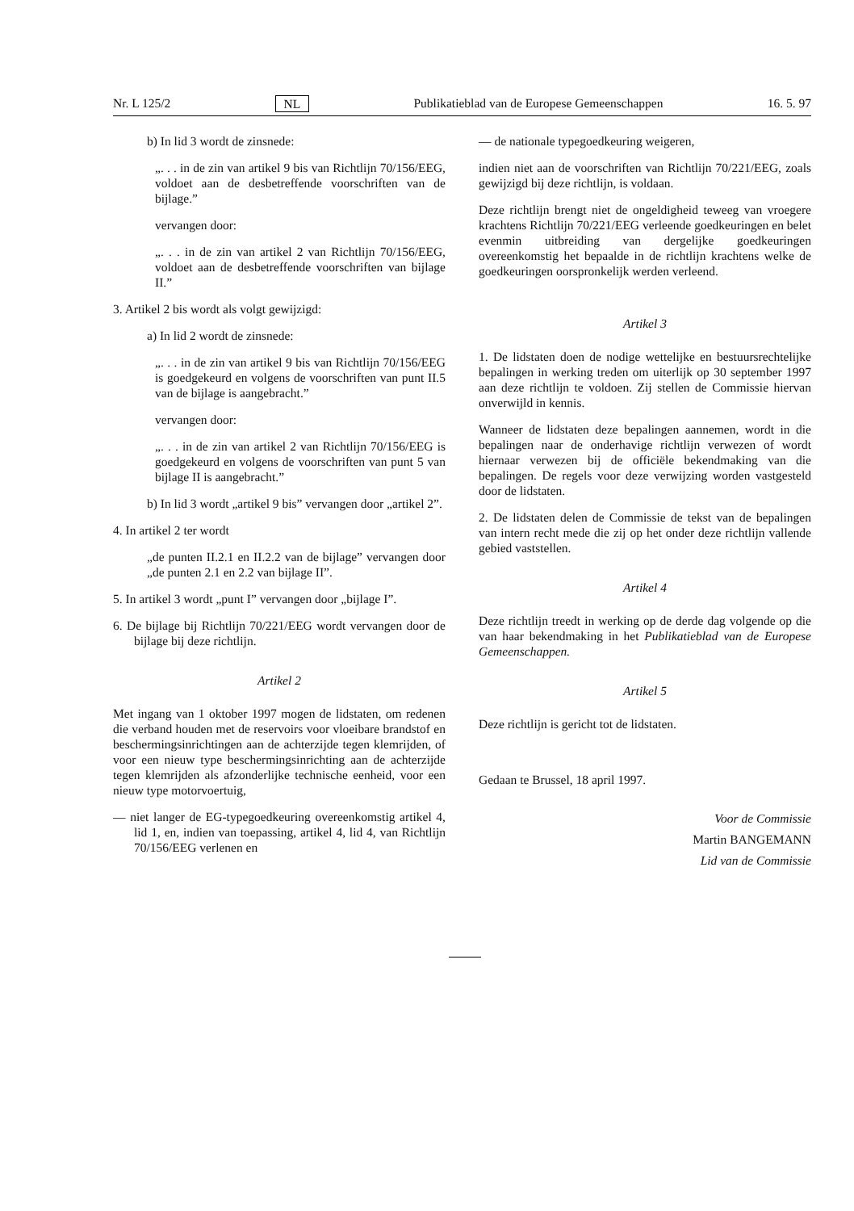Nr. L 125/2 NL Publikatieblad van de Europese Gemeenschappen 16. 5. 97
b) In lid 3 wordt de zinsnede:
„. . . in de zin van artikel 9 bis van Richtlijn 70/156/EEG, voldoet aan de desbetreffende voorschriften van de bijlage.”
vervangen door:
„. . . in de zin van artikel 2 van Richtlijn 70/156/EEG, voldoet aan de desbetreffende voorschriften van bijlage II.”
3. Artikel 2 bis wordt als volgt gewijzigd:
a) In lid 2 wordt de zinsnede:
„. . . in de zin van artikel 9 bis van Richtlijn 70/156/EEG is goedgekeurd en volgens de voorschriften van punt II.5 van de bijlage is aangebracht.”
vervangen door:
„. . . in de zin van artikel 2 van Richtlijn 70/156/EEG is goedgekeurd en volgens de voorschriften van punt 5 van bijlage II is aangebracht.”
b) In lid 3 wordt „artikel 9 bis” vervangen door „artikel 2”.
4. In artikel 2 ter wordt
„de punten II.2.1 en II.2.2 van de bijlage” vervangen door „de punten 2.1 en 2.2 van bijlage II”.
5. In artikel 3 wordt „punt I” vervangen door „bijlage I”.
6. De bijlage bij Richtlijn 70/221/EEG wordt vervangen door de bijlage bij deze richtlijn.
Artikel 2
Met ingang van 1 oktober 1997 mogen de lidstaten, om redenen die verband houden met de reservoirs voor vloeibare brandstof en beschermingsinrichtingen aan de achterzijde tegen klemrijden, of voor een nieuw type beschermingsinrichting aan de achterzijde tegen klemrijden als afzonderlijke technische eenheid, voor een nieuw type motorvoertuig,
— niet langer de EG-typegoedkeuring overeenkomstig artikel 4, lid 1, en, indien van toepassing, artikel 4, lid 4, van Richtlijn 70/156/EEG verlenen en
— de nationale typegoedkeuring weigeren,
indien niet aan de voorschriften van Richtlijn 70/221/EEG, zoals gewijzigd bij deze richtlijn, is voldaan.
Deze richtlijn brengt niet de ongeldigheid teweeg van vroegere krachtens Richtlijn 70/221/EEG verleende goedkeuringen en belet evenmin uitbreiding van dergelijke goedkeuringen overeenkomstig het bepaalde in de richtlijn krachtens welke de goedkeuringen oorspronkelijk werden verleend.
Artikel 3
1. De lidstaten doen de nodige wettelijke en bestuursrechtelijke bepalingen in werking treden om uiterlijk op 30 september 1997 aan deze richtlijn te voldoen. Zij stellen de Commissie hiervan onverwijld in kennis.
Wanneer de lidstaten deze bepalingen aannemen, wordt in die bepalingen naar de onderhavige richtlijn verwezen of wordt hiernaar verwezen bij de officiële bekendmaking van die bepalingen. De regels voor deze verwijzing worden vastgesteld door de lidstaten.
2. De lidstaten delen de Commissie de tekst van de bepalingen van intern recht mede die zij op het onder deze richtlijn vallende gebied vaststellen.
Artikel 4
Deze richtlijn treedt in werking op de derde dag volgende op die van haar bekendmaking in het Publikatieblad van de Europese Gemeenschappen.
Artikel 5
Deze richtlijn is gericht tot de lidstaten.
Gedaan te Brussel, 18 april 1997.
Voor de Commissie
Martin BANGEMANN
Lid van de Commissie